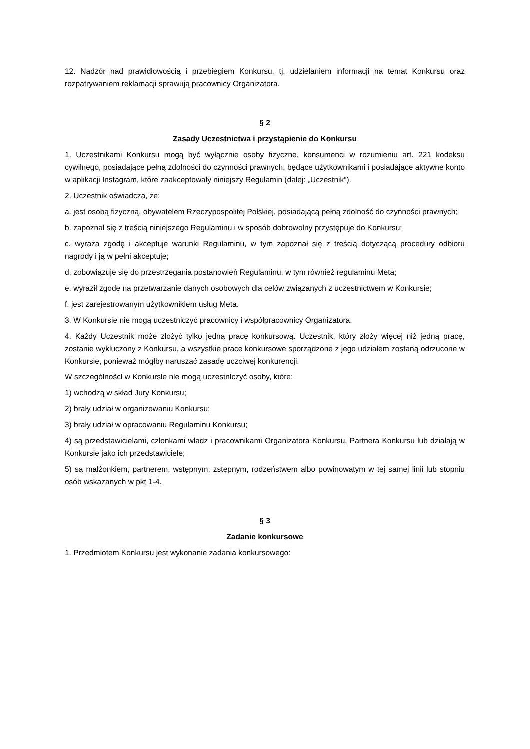12. Nadzór nad prawidłowością i przebiegiem Konkursu, tj. udzielaniem informacji na temat Konkursu oraz rozpatrywaniem reklamacji sprawują pracownicy Organizatora.
§ 2
Zasady Uczestnictwa i przystąpienie do Konkursu
1. Uczestnikami Konkursu mogą być wyłącznie osoby fizyczne, konsumenci w rozumieniu art. 221 kodeksu cywilnego, posiadające pełną zdolności do czynności prawnych, będące użytkownikami i posiadające aktywne konto w aplikacji Instagram, które zaakceptowały niniejszy Regulamin (dalej: „Uczestnik”).
2. Uczestnik oświadcza, że:
a. jest osobą fizyczną, obywatelem Rzeczypospolitej Polskiej, posiadającą pełną zdolność do czynności prawnych;
b. zapoznał się z treścią niniejszego Regulaminu i w sposób dobrowolny przystępuje do Konkursu;
c. wyraża zgodę i akceptuje warunki Regulaminu, w tym zapoznał się z treścią dotyczącą procedury odbioru nagrody i ją w pełni akceptuje;
d. zobowiązuje się do przestrzegania postanowień Regulaminu, w tym również regulaminu Meta;
e. wyraził zgodę na przetwarzanie danych osobowych dla celów związanych z uczestnictwem w Konkursie;
f. jest zarejestrowanym użytkownikiem usług Meta.
3. W Konkursie nie mogą uczestniczyć pracownicy i współpracownicy Organizatora.
4. Każdy Uczestnik może złożyć tylko jedną pracę konkursową. Uczestnik, który złoży więcej niż jedną pracę, zostanie wykluczony z Konkursu, a wszystkie prace konkursowe sporządzone z jego udziałem zostaną odrzucone w Konkursie, ponieważ mógłby naruszać zasadę uczciwej konkurencji.
W szczególności w Konkursie nie mogą uczestniczyć osoby, które:
1) wchodzą w skład Jury Konkursu;
2) brały udział w organizowaniu Konkursu;
3) brały udział w opracowaniu Regulaminu Konkursu;
4) są przedstawicielami, członkami władz i pracownikami Organizatora Konkursu, Partnera Konkursu lub działają w Konkursie jako ich przedstawiciele;
5) są małżonkiem, partnerem, wstępnym, zstępnym, rodzeństwem albo powinowatym w tej samej linii lub stopniu osób wskazanych w pkt 1-4.
§ 3
Zadanie konkursowe
1. Przedmiotem Konkursu jest wykonanie zadania konkursowego: